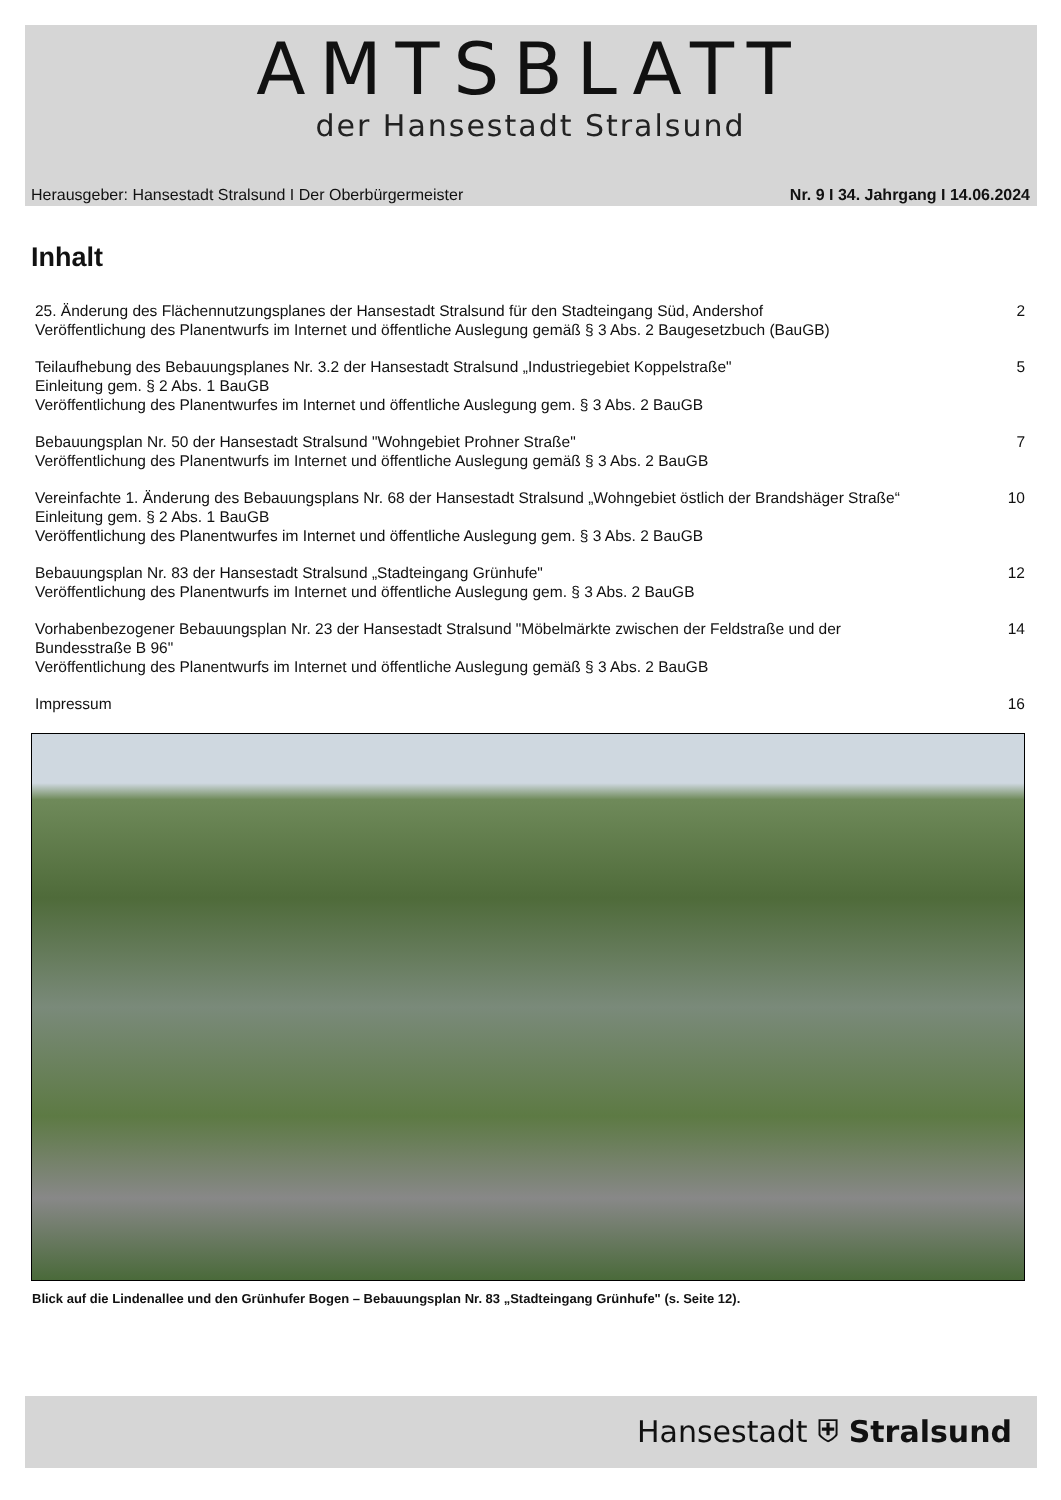AMTSBLATT
der Hansestadt Stralsund
Herausgeber: Hansestadt Stralsund I Der Oberbürgermeister Nr. 9 I 34. Jahrgang I 14.06.2024
Inhalt
25. Änderung des Flächennutzungsplanes der Hansestadt Stralsund für den Stadteingang Süd, Andershof
Veröffentlichung des Planentwurfs im Internet und öffentliche Auslegung gemäß § 3 Abs. 2 Baugesetzbuch (BauGB)
2
Teilaufhebung des Bebauungsplanes Nr. 3.2 der Hansestadt Stralsund „Industriegebiet Koppelstraße"
Einleitung gem. § 2 Abs. 1 BauGB
Veröffentlichung des Planentwurfes im Internet und öffentliche Auslegung gem. § 3 Abs. 2 BauGB
5
Bebauungsplan Nr. 50 der Hansestadt Stralsund "Wohngebiet Prohner Straße"
Veröffentlichung des Planentwurfs im Internet und öffentliche Auslegung gemäß § 3 Abs. 2 BauGB
7
Vereinfachte 1. Änderung des Bebauungsplans Nr. 68 der Hansestadt Stralsund „Wohngebiet östlich der Brandshäger Straße“
Einleitung gem. § 2 Abs. 1 BauGB
Veröffentlichung des Planentwurfes im Internet und öffentliche Auslegung gem. § 3 Abs. 2 BauGB
10
Bebauungsplan Nr. 83 der Hansestadt Stralsund „Stadteingang Grünhufe"
Veröffentlichung des Planentwurfs im Internet und öffentliche Auslegung gem. § 3 Abs. 2 BauGB
12
Vorhabenbezogener Bebauungsplan Nr. 23 der Hansestadt Stralsund "Möbelmärkte zwischen der Feldstraße und der
Bundesstraße B 96"
Veröffentlichung des Planentwurfs im Internet und öffentliche Auslegung gemäß § 3 Abs. 2 BauGB
14
Impressum 16
Blick auf die Lindenallee und den Grünhufer Bogen – Bebauungsplan Nr. 83 „Stadteingang Grünhufe" (s. Seite 12).
Hansestadt ⛨ Stralsund